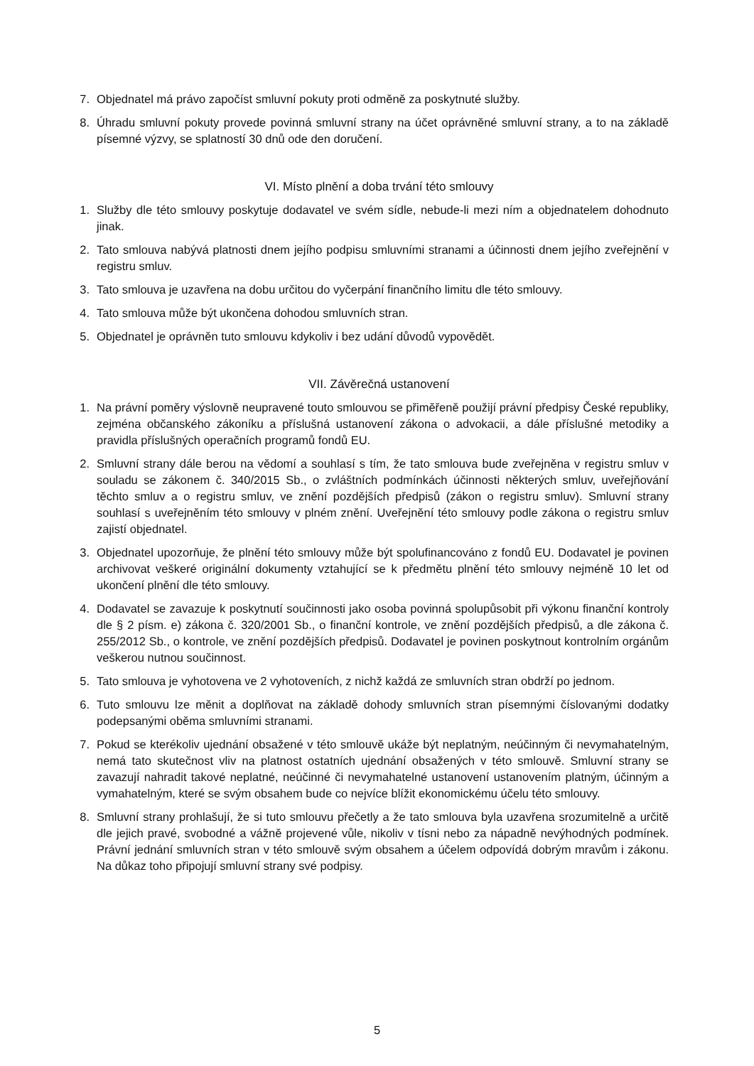7. Objednatel má právo započíst smluvní pokuty proti odměně za poskytnuté služby.
8. Úhradu smluvní pokuty provede povinná smluvní strany na účet oprávněné smluvní strany, a to na základě písemné výzvy, se splatností 30 dnů ode den doručení.
VI. Místo plnění a doba trvání této smlouvy
1. Služby dle této smlouvy poskytuje dodavatel ve svém sídle, nebude-li mezi ním a objednatelem dohodnuto jinak.
2. Tato smlouva nabývá platnosti dnem jejího podpisu smluvními stranami a účinnosti dnem jejího zveřejnění v registru smluv.
3. Tato smlouva je uzavřena na dobu určitou do vyčerpání finančního limitu dle této smlouvy.
4. Tato smlouva může být ukončena dohodou smluvních stran.
5. Objednatel je oprávněn tuto smlouvu kdykoliv i bez udání důvodů vypovědět.
VII. Závěrečná ustanovení
1. Na právní poměry výslovně neupravené touto smlouvou se přiměřeně použijí právní předpisy České republiky, zejména občanského zákoníku a příslušná ustanovení zákona o advokacii, a dále příslušné metodiky a pravidla příslušných operačních programů fondů EU.
2. Smluvní strany dále berou na vědomí a souhlasí s tím, že tato smlouva bude zveřejněna v registru smluv v souladu se zákonem č. 340/2015 Sb., o zvláštních podmínkách účinnosti některých smluv, uveřejňování těchto smluv a o registru smluv, ve znění pozdějších předpisů (zákon o registru smluv). Smluvní strany souhlasí s uveřejněním této smlouvy v plném znění. Uveřejnění této smlouvy podle zákona o registru smluv zajistí objednatel.
3. Objednatel upozorňuje, že plnění této smlouvy může být spolufinancováno z fondů EU. Dodavatel je povinen archivovat veškeré originální dokumenty vztahující se k předmětu plnění této smlouvy nejméně 10 let od ukončení plnění dle této smlouvy.
4. Dodavatel se zavazuje k poskytnutí součinnosti jako osoba povinná spolupůsobit při výkonu finanční kontroly dle § 2 písm. e) zákona č. 320/2001 Sb., o finanční kontrole, ve znění pozdějších předpisů, a dle zákona č. 255/2012 Sb., o kontrole, ve znění pozdějších předpisů. Dodavatel je povinen poskytnout kontrolním orgánům veškerou nutnou součinnost.
5. Tato smlouva je vyhotovena ve 2 vyhotoveních, z nichž každá ze smluvních stran obdrží po jednom.
6. Tuto smlouvu lze měnit a doplňovat na základě dohody smluvních stran písemnými číslovanými dodatky podepsanými oběma smluvními stranami.
7. Pokud se kterékoliv ujednání obsažené v této smlouvě ukáže být neplatným, neúčinným či nevymahatelným, nemá tato skutečnost vliv na platnost ostatních ujednání obsažených v této smlouvě. Smluvní strany se zavazují nahradit takové neplatné, neúčinné či nevymahatelné ustanovení ustanovením platným, účinným a vymahatelným, které se svým obsahem bude co nejvíce blížit ekonomickému účelu této smlouvy.
8. Smluvní strany prohlašují, že si tuto smlouvu přečetly a že tato smlouva byla uzavřena srozumitelně a určitě dle jejich pravé, svobodné a vážně projevené vůle, nikoliv v tísni nebo za nápadně nevýhodných podmínek. Právní jednání smluvních stran v této smlouvě svým obsahem a účelem odpovídá dobrým mravům i zákonu. Na důkaz toho připojují smluvní strany své podpisy.
5